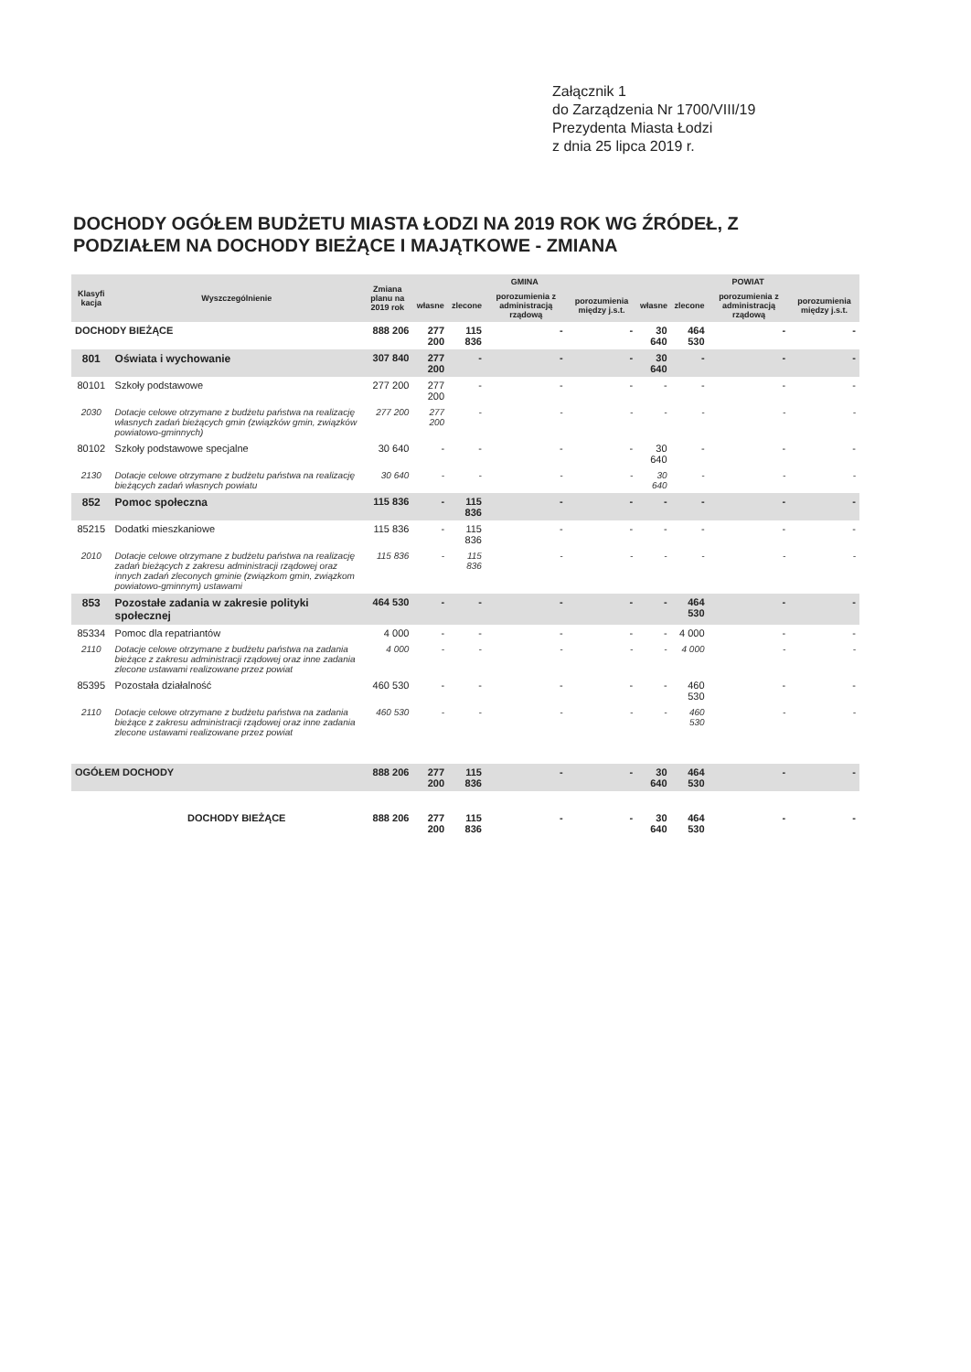Załącznik 1
do Zarządzenia Nr 1700/VIII/19
Prezydenta Miasta Łodzi
z dnia 25 lipca 2019 r.
DOCHODY OGÓŁEM BUDŻETU MIASTA ŁODZI NA 2019 ROK WG ŹRÓDEŁ, Z PODZIAŁEM NA DOCHODY BIEŻĄCE I MAJĄTKOWE - ZMIANA
| Klasyfi kacja | Wyszczególnienie | Zmiana planu na 2019 rok | GMINA | | | | POWIAT | | | |
| --- | --- | --- | --- | --- | --- | --- | --- | --- | --- | --- |
| | | | własne | zlecone | porozumienia z administracją rządową | porozumienia między j.s.t. | własne | zlecone | porozumienia z administracją rządową | porozumienia między j.s.t. |
| DOCHODY BIEŻĄCE | | 888 206 | 277 200 | 115 836 | - | - | 30 640 | 464 530 | - | - |
| 801 | Oświata i wychowanie | 307 840 | 277 200 | - | - | - | 30 640 | - | - | - |
| 80101 | Szkoły podstawowe | 277 200 | 277 200 | - | - | - | - | - | - | - |
| 2030 | Dotacje celowe otrzymane z budżetu państwa na realizację własnych zadań bieżących gmin (związków gmin, związków powiatowo-gminnych) | 277 200 | 277 200 | - | - | - | - | - | - | - |
| 80102 | Szkoły podstawowe specjalne | 30 640 | - | - | - | - | 30 640 | - | - | - |
| 2130 | Dotacje celowe otrzymane z budżetu państwa na realizację bieżących zadań własnych powiatu | 30 640 | - | - | - | - | 30 640 | - | - | - |
| 852 | Pomoc społeczna | 115 836 | - | 115 836 | - | - | - | - | - | - |
| 85215 | Dodatki mieszkaniowe | 115 836 | - | 115 836 | - | - | - | - | - | - |
| 2010 | Dotacje celowe otrzymane z budżetu państwa na realizację zadań bieżących z zakresu administracji rządowej oraz innych zadań zleconych gminie (związkom gmin, związkom powiatowo-gminnym) ustawami | 115 836 | - | 115 836 | - | - | - | - | - | - |
| 853 | Pozostałe zadania w zakresie polityki społecznej | 464 530 | - | - | - | - | - | 464 530 | - | - |
| 85334 | Pomoc dla repatriantów | 4 000 | - | - | - | - | - | 4 000 | - | - |
| 2110 | Dotacje celowe otrzymane z budżetu państwa na zadania bieżące z zakresu administracji rządowej oraz inne zadania zlecone ustawami realizowane przez powiat | 4 000 | - | - | - | - | - | 4 000 | - | - |
| 85395 | Pozostała działalność | 460 530 | - | - | - | - | - | 460 530 | - | - |
| 2110 | Dotacje celowe otrzymane z budżetu państwa na zadania bieżące z zakresu administracji rządowej oraz inne zadania zlecone ustawami realizowane przez powiat | 460 530 | - | - | - | - | - | 460 530 | - | - |
| OGÓŁEM DOCHODY | | 888 206 | 277 200 | 115 836 | - | - | 30 640 | 464 530 | - | - |
| | DOCHODY BIEŻĄCE | 888 206 | 277 200 | 115 836 | - | - | 30 640 | 464 530 | - | - |